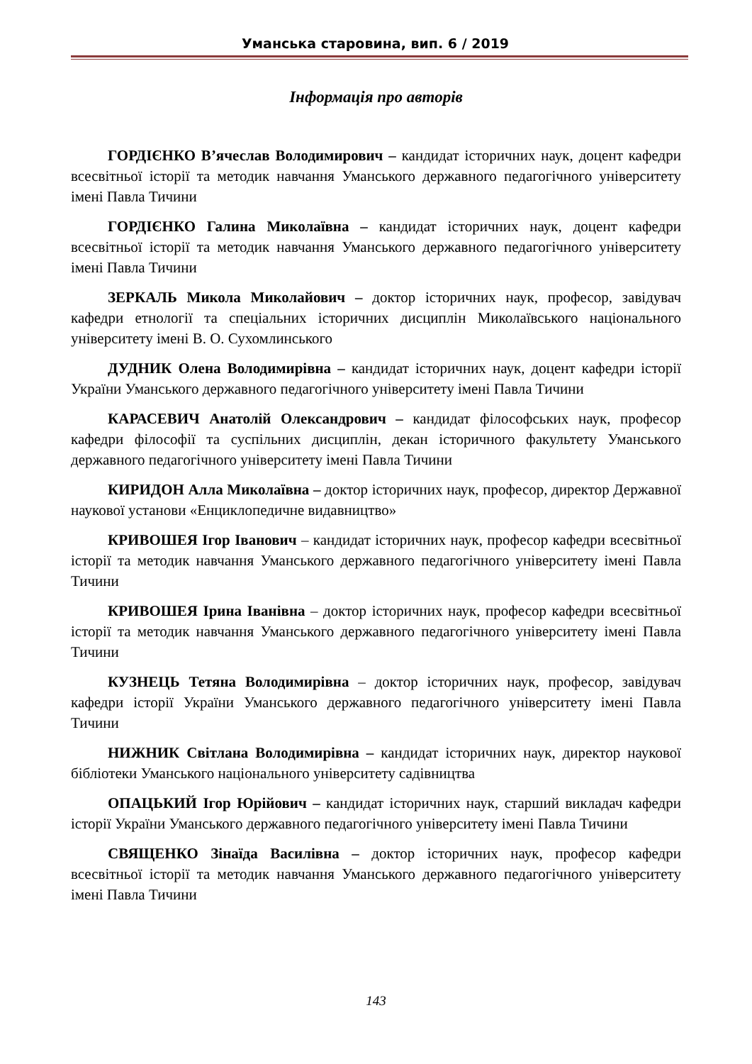Уманська старовина, вип. 6 / 2019
Інформація про авторів
ГОРДІЄНКО В’ячеслав Володимирович – кандидат історичних наук, доцент кафедри всесвітньої історії та методик навчання Уманського державного педагогічного університету імені Павла Тичини
ГОРДІЄНКО Галина Миколаївна – кандидат історичних наук, доцент кафедри всесвітньої історії та методик навчання Уманського державного педагогічного університету імені Павла Тичини
ЗЕРКАЛЬ Микола Миколайович – доктор історичних наук, професор, завідувач кафедри етнології та спеціальних історичних дисциплін Миколаївського національного університету імені В. О. Сухомлинського
ДУДНИК Олена Володимирівна – кандидат історичних наук, доцент кафедри історії України Уманського державного педагогічного університету імені Павла Тичини
КАРАСЕВИЧ Анатолій Олександрович – кандидат філософських наук, професор кафедри філософії та суспільних дисциплін, декан історичного факультету Уманського державного педагогічного університету імені Павла Тичини
КИРИДОН Алла Миколаївна – доктор історичних наук, професор, директор Державної наукової установи «Енциклопедичне видавництво»
КРИВОШЕЯ Ігор Іванович – кандидат історичних наук, професор кафедри всесвітньої історії та методик навчання Уманського державного педагогічного університету імені Павла Тичини
КРИВОШЕЯ Ірина Іванівна – доктор історичних наук, професор кафедри всесвітньої історії та методик навчання Уманського державного педагогічного університету імені Павла Тичини
КУЗНЕЦЬ Тетяна Володимирівна – доктор історичних наук, професор, завідувач кафедри історії України Уманського державного педагогічного університету імені Павла Тичини
НИЖНИК Світлана Володимирівна – кандидат історичних наук, директор наукової бібліотеки Уманського національного університету садівництва
ОПАЦЬКИЙ Ігор Юрійович – кандидат історичних наук, старший викладач кафедри історії України Уманського державного педагогічного університету імені Павла Тичини
СВЯЩЕНКО Зінаїда Василівна – доктор історичних наук, професор кафедри всесвітньої історії та методик навчання Уманського державного педагогічного університету імені Павла Тичини
143